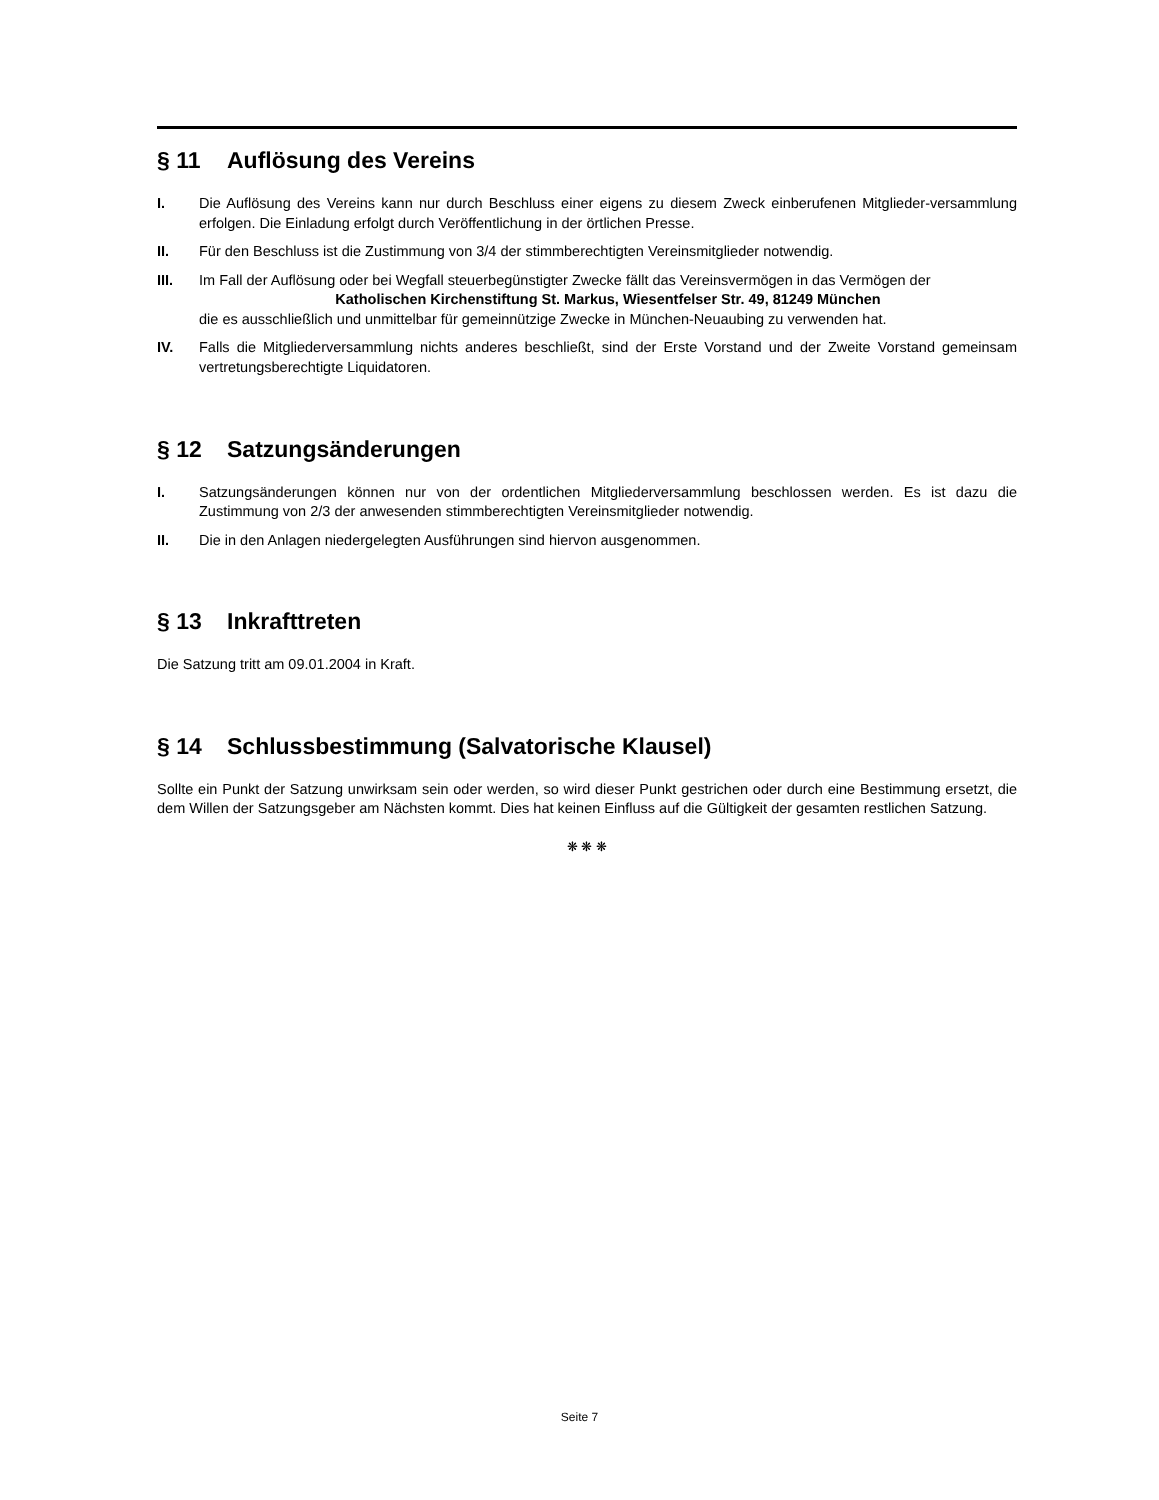§ 11 Auflösung des Vereins
I. Die Auflösung des Vereins kann nur durch Beschluss einer eigens zu diesem Zweck einberufenen Mitglieder-versammlung erfolgen. Die Einladung erfolgt durch Veröffentlichung in der örtlichen Presse.
II. Für den Beschluss ist die Zustimmung von 3/4 der stimmberechtigten Vereinsmitglieder notwendig.
III. Im Fall der Auflösung oder bei Wegfall steuerbegünstigter Zwecke fällt das Vereinsvermögen in das Vermögen der
Katholischen Kirchenstiftung St. Markus, Wiesentfelser Str. 49, 81249 München
die es ausschließlich und unmittelbar für gemeinnützige Zwecke in München-Neuaubing zu verwenden hat.
IV. Falls die Mitgliederversammlung nichts anderes beschließt, sind der Erste Vorstand und der Zweite Vorstand gemeinsam vertretungsberechtigte Liquidatoren.
§ 12 Satzungsänderungen
I. Satzungsänderungen können nur von der ordentlichen Mitgliederversammlung beschlossen werden. Es ist dazu die Zustimmung von 2/3 der anwesenden stimmberechtigten Vereinsmitglieder notwendig.
II. Die in den Anlagen niedergelegten Ausführungen sind hiervon ausgenommen.
§ 13 Inkrafttreten
Die Satzung tritt am 09.01.2004 in Kraft.
§ 14 Schlussbestimmung (Salvatorische Klausel)
Sollte ein Punkt der Satzung unwirksam sein oder werden, so wird dieser Punkt gestrichen oder durch eine Bestimmung ersetzt, die dem Willen der Satzungsgeber am Nächsten kommt. Dies hat keinen Einfluss auf die Gültigkeit der gesamten restlichen Satzung.
❋ ❋ ❋
Seite 7